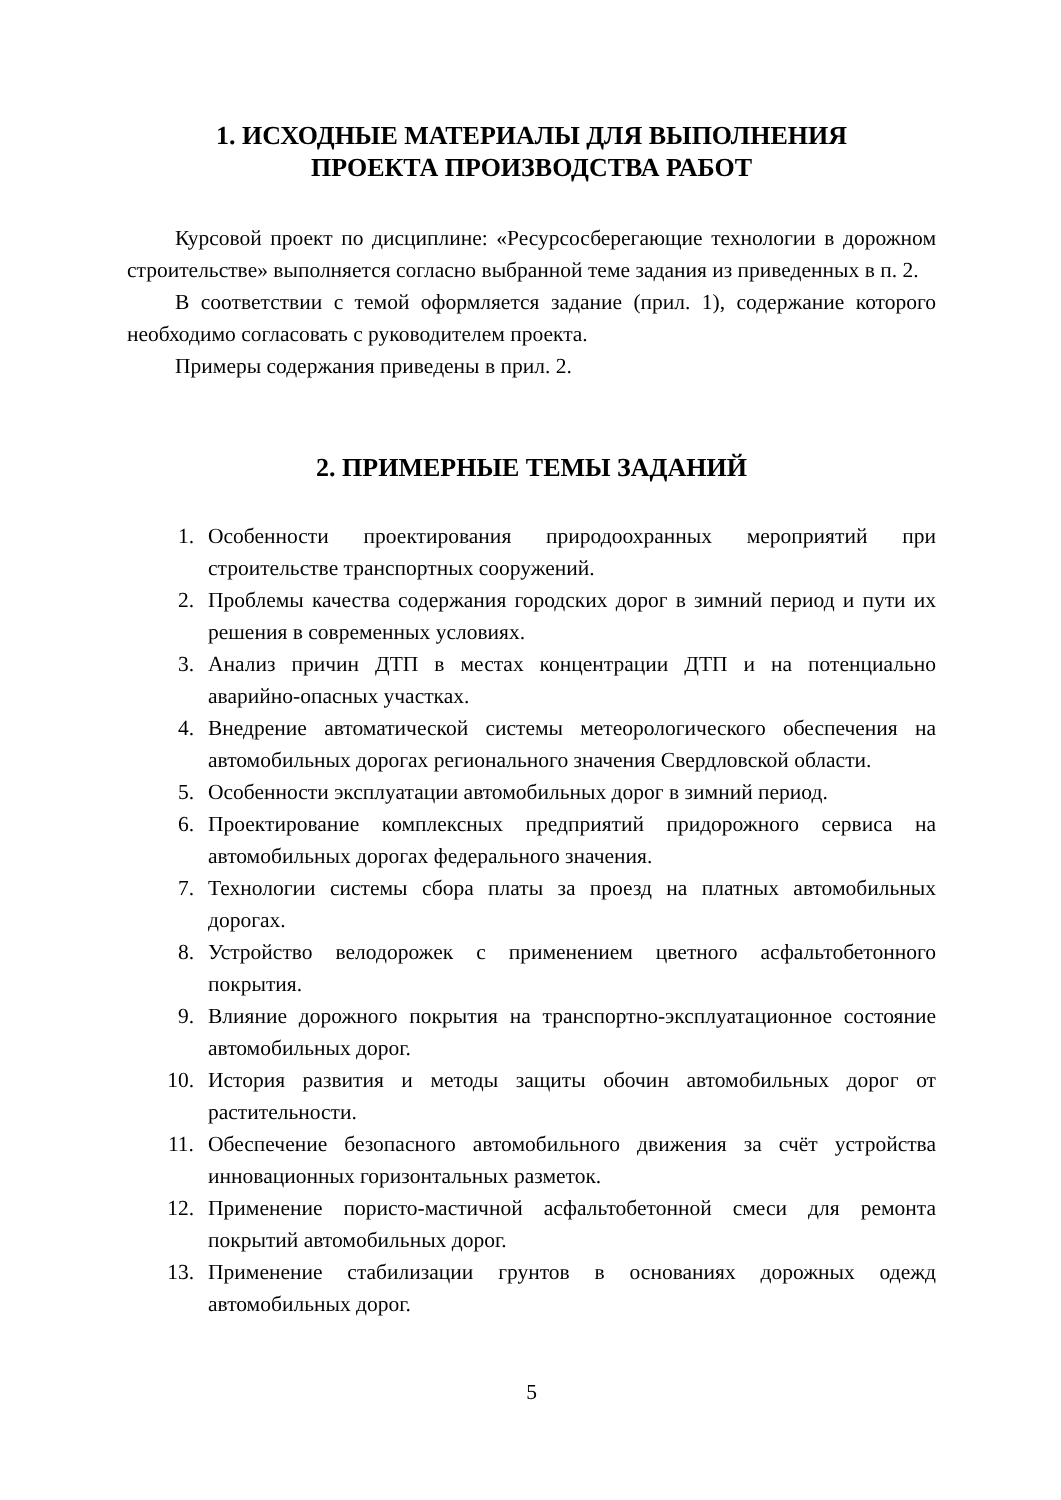1. ИСХОДНЫЕ МАТЕРИАЛЫ ДЛЯ ВЫПОЛНЕНИЯ
ПРОЕКТА ПРОИЗВОДСТВА РАБОТ
Курсовой проект по дисциплине: «Ресурсосберегающие технологии в дорожном строительстве» выполняется согласно выбранной теме задания из приведенных в п. 2.
В соответствии с темой оформляется задание (прил. 1), содержание которого необходимо согласовать с руководителем проекта.
Примеры содержания приведены в прил. 2.
2. ПРИМЕРНЫЕ ТЕМЫ ЗАДАНИЙ
1. Особенности проектирования природоохранных мероприятий при строительстве транспортных сооружений.
2. Проблемы качества содержания городских дорог в зимний период и пути их решения в современных условиях.
3. Анализ причин ДТП в местах концентрации ДТП и на потенциально аварийно-опасных участках.
4. Внедрение автоматической системы метеорологического обеспечения на автомобильных дорогах регионального значения Свердловской области.
5. Особенности эксплуатации автомобильных дорог в зимний период.
6. Проектирование комплексных предприятий придорожного сервиса на автомобильных дорогах федерального значения.
7. Технологии системы сбора платы за проезд на платных автомобильных дорогах.
8. Устройство велодорожек с применением цветного асфальтобетонного покрытия.
9. Влияние дорожного покрытия на транспортно-эксплуатационное состояние автомобильных дорог.
10. История развития и методы защиты обочин автомобильных дорог от растительности.
11. Обеспечение безопасного автомобильного движения за счёт устройства инновационных горизонтальных разметок.
12. Применение пористо-мастичной асфальтобетонной смеси для ремонта покрытий автомобильных дорог.
13. Применение стабилизации грунтов в основаниях дорожных одежд автомобильных дорог.
5